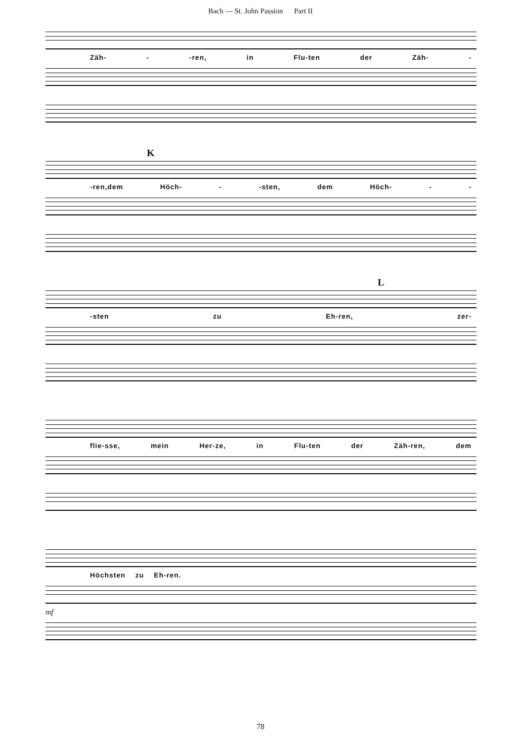Bach — St. John Passion Part II
Zäh- - -ren, in Flu-ten der Zäh- -
K
-ren,dem Höch- - -sten, dem Höch- - -
L
-sten zu Eh-ren, zer-
flie-sse, mein Her-ze, in Flu-ten der Zäh-ren, dem
Höchsten zu Eh-ren.
mf
78